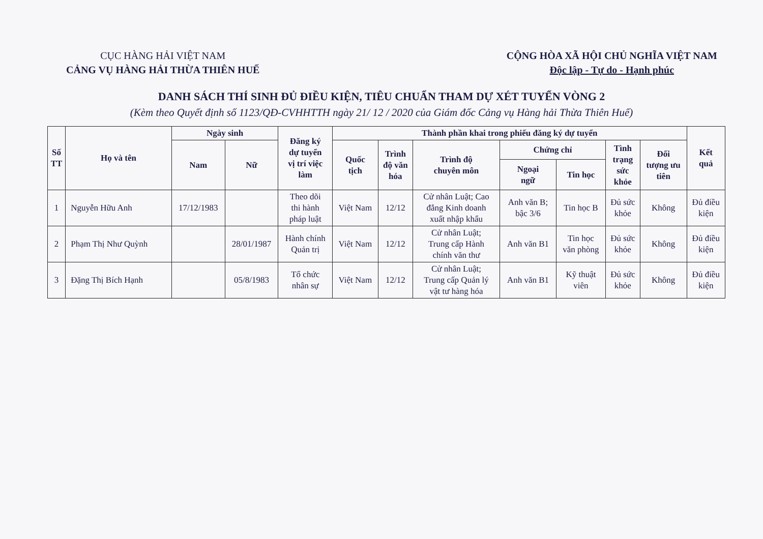CỤC HÀNG HẢI VIỆT NAM
CẢNG VỤ HÀNG HẢI THỪA THIÊN HUẾ
CỘNG HÒA XÃ HỘI CHỦ NGHĨA VIỆT NAM
Độc lập - Tự do - Hạnh phúc
DANH SÁCH THÍ SINH ĐỦ ĐIỀU KIỆN, TIÊU CHUẨN THAM DỰ XÉT TUYỂN VÒNG 2
(Kèm theo Quyết định số 1123/QĐ-CVHHTTH ngày 21/ 12 / 2020 của Giám đốc Cảng vụ Hàng hải Thừa Thiên Huế)
| Số TT | Họ và tên | Ngày sinh | | Đăng ký dự tuyển vị trí việc làm | Thành phần khai trong phiếu đăng ký dự tuyển | | | | | | | Kết quả |
| --- | --- | --- | --- | --- | --- | --- | --- | --- | --- | --- | --- | --- |
| | | Nam | Nữ | | Quốc tịch | Trình độ văn hóa | Trình độ chuyên môn | Chứng chỉ | | Tình trạng sức khỏe | Đối tượng ưu tiên | |
| | | | | | | | | Ngoại ngữ | Tin học | | | |
| 1 | Nguyễn Hữu Anh | 17/12/1983 | | Theo dõi thi hành pháp luật | Việt Nam | 12/12 | Cử nhân Luật; Cao đẳng Kinh doanh xuất nhập khẩu | Anh văn B; bậc 3/6 | Tin học B | Đủ sức khỏe | Không | Đủ điều kiện |
| 2 | Phạm Thị Như Quỳnh | | 28/01/1987 | Hành chính Quản trị | Việt Nam | 12/12 | Cử nhân Luật; Trung cấp Hành chính văn thư | Anh văn B1 | Tin học văn phòng | Đủ sức khỏe | Không | Đủ điều kiện |
| 3 | Đặng Thị Bích Hạnh | | 05/8/1983 | Tổ chức nhân sự | Việt Nam | 12/12 | Cử nhân Luật; Trung cấp Quản lý vật tư hàng hóa | Anh văn B1 | Kỹ thuật viên | Đủ sức khỏe | Không | Đủ điều kiện |